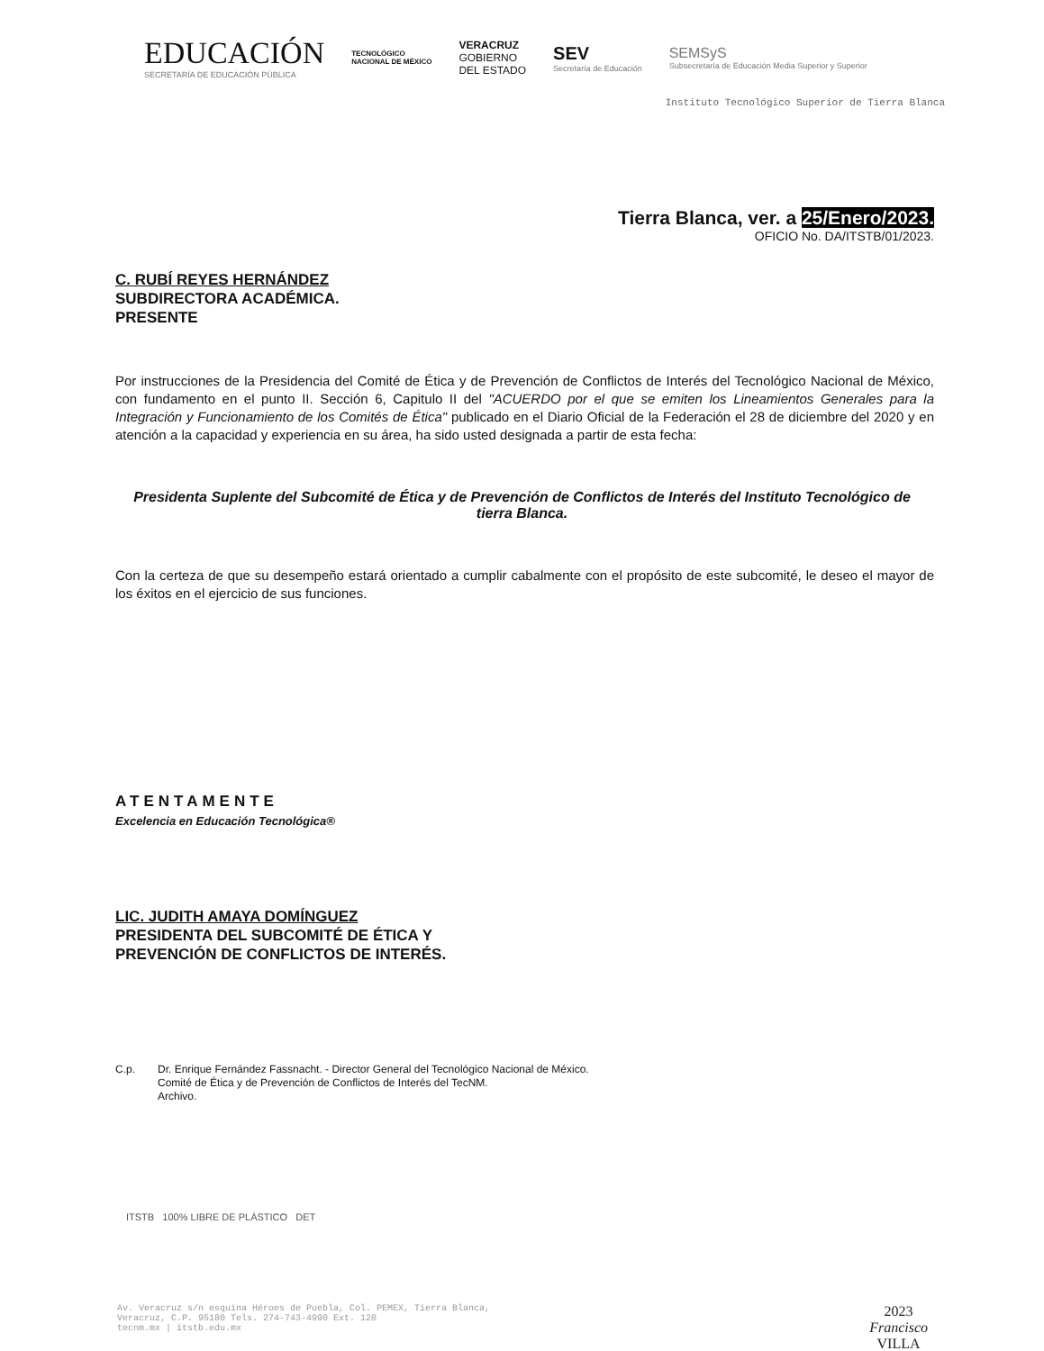EDUCACIÓN
SECRETARÍA DE EDUCACIÓN PÚBLICA
TECNOLÓGICO
NACIONAL DE MÉXICO
VERACRUZ
GOBIERNO
DEL ESTADO
SEV
Secretaría de Educación
SEMSyS
Subsecretaría de Educación Media Superior y Superior
Instituto Tecnológico Superior de Tierra Blanca
Tierra Blanca, ver. a 25/Enero/2023.
OFICIO No. DA/ITSTB/01/2023.
C. RUBÍ REYES HERNÁNDEZ
SUBDIRECTORA ACADÉMICA.
PRESENTE
Por instrucciones de la Presidencia del Comité de Ética y de Prevención de Conflictos de Interés del Tecnológico Nacional de México, con fundamento en el punto II. Sección 6, Capitulo II del "ACUERDO por el que se emiten los Lineamientos Generales para la Integración y Funcionamiento de los Comités de Ética" publicado en el Diario Oficial de la Federación el 28 de diciembre del 2020 y en atención a la capacidad y experiencia en su área, ha sido usted designada a partir de esta fecha:
Presidenta Suplente del Subcomité de Ética y de Prevención de Conflictos de Interés del Instituto Tecnológico de tierra Blanca.
Con la certeza de que su desempeño estará orientado a cumplir cabalmente con el propósito de este subcomité, le deseo el mayor de los éxitos en el ejercicio de sus funciones.
ATENTAMENTE
Excelencia en Educación Tecnológica®
LIC. JUDITH AMAYA DOMÍNGUEZ
PRESIDENTA DEL SUBCOMITÉ DE ÉTICA Y
PREVENCIÓN DE CONFLICTOS DE INTERÉS.
C.p. Dr. Enrique Fernández Fassnacht. - Director General del Tecnológico Nacional de México.
Comité de Ética y de Prevención de Conflictos de Interés del TecNM.
Archivo.
ITSTB 100% LIBRE DE PLÁSTICO DET
Av. Veracruz s/n esquina Héroes de Puebla, Col. PEMEX, Tierra Blanca,
Veracruz, C.P. 95180 Tels. 274-743-4990 Ext. 120
tecnm.mx | itstb.edu.mx
2023
Francisco
VILLA